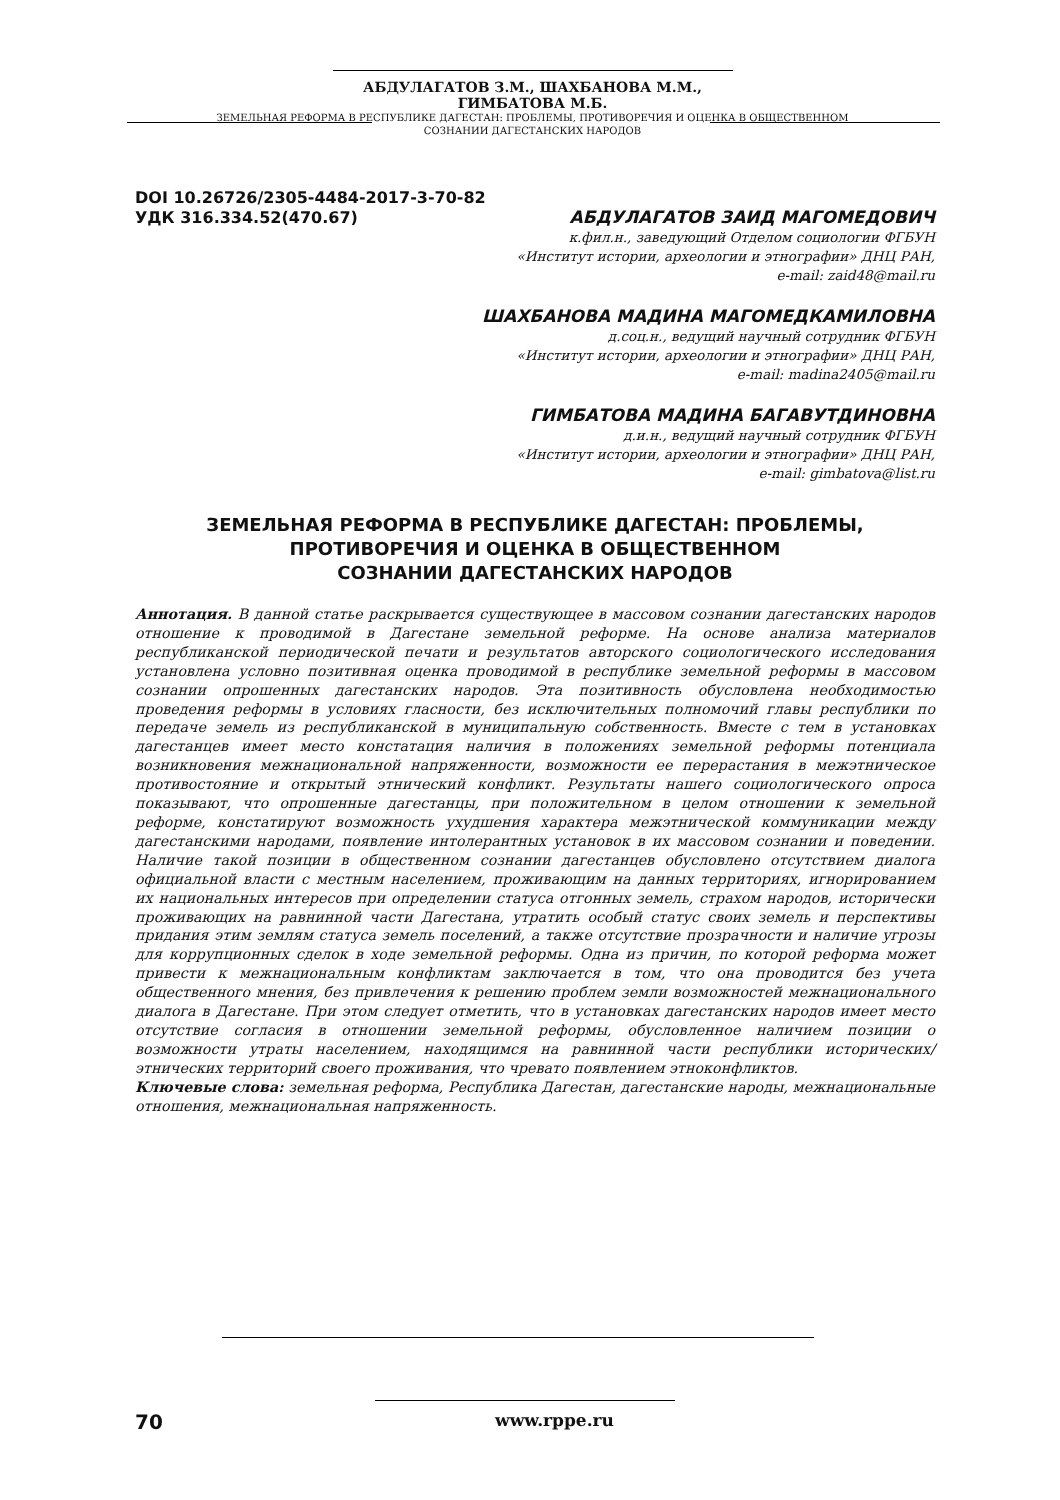АБДУЛАГАТОВ З.М., ШАХБАНОВА М.М., ГИМБАТОВА М.Б.
ЗЕМЕЛЬНАЯ РЕФОРМА В РЕСПУБЛИКЕ ДАГЕСТАН: ПРОБЛЕМЫ, ПРОТИВОРЕЧИЯ И ОЦЕНКА В ОБЩЕСТВЕННОМ
СОЗНАНИИ ДАГЕСТАНСКИХ НАРОДОВ
DOI 10.26726/2305-4484-2017-3-70-82
УДК 316.334.52(470.67)
АБДУЛАГАТОВ ЗАИД МАГОМЕДОВИЧ
к.фил.н., заведующий Отделом социологии ФГБУН
«Институт истории, археологии и этнографии» ДНЦ РАН,
e-mail: zaid48@mail.ru
ШАХБАНОВА МАДИНА МАГОМЕДКАМИЛОВНА
д.соц.н., ведущий научный сотрудник ФГБУН
«Институт истории, археологии и этнографии» ДНЦ РАН,
e-mail: madina2405@mail.ru
ГИМБАТОВА МАДИНА БАГАВУТДИНОВНА
д.и.н., ведущий научный сотрудник ФГБУН
«Институт истории, археологии и этнографии» ДНЦ РАН,
e-mail: gimbatova@list.ru
ЗЕМЕЛЬНАЯ РЕФОРМА В РЕСПУБЛИКЕ ДАГЕСТАН: ПРОБЛЕМЫ,
ПРОТИВОРЕЧИЯ И ОЦЕНКА В ОБЩЕСТВЕННОМ
СОЗНАНИИ ДАГЕСТАНСКИХ НАРОДОВ
Аннотация. В данной статье раскрывается существующее в массовом сознании дагестанских народов отношение к проводимой в Дагестане земельной реформе. На основе анализа материалов республиканской периодической печати и результатов авторского социологического исследования установлена условно позитивная оценка проводимой в республике земельной реформы в массовом сознании опрошенных дагестанских народов. Эта позитивность обусловлена необходимостью проведения реформы в условиях гласности, без исключительных полномочий главы республики по передаче земель из республиканской в муниципальную собственность. Вместе с тем в установках дагестанцев имеет место констатация наличия в положениях земельной реформы потенциала возникновения межнациональной напряженности, возможности ее перерастания в межэтническое противостояние и открытый этнический конфликт. Результаты нашего социологического опроса показывают, что опрошенные дагестанцы, при положительном в целом отношении к земельной реформе, констатируют возможность ухудшения характера межэтнической коммуникации между дагестанскими народами, появление интолерантных установок в их массовом сознании и поведении. Наличие такой позиции в общественном сознании дагестанцев обусловлено отсутствием диалога официальной власти с местным населением, проживающим на данных территориях, игнорированием их национальных интересов при определении статуса отгонных земель, страхом народов, исторически проживающих на равнинной части Дагестана, утратить особый статус своих земель и перспективы придания этим землям статуса земель поселений, а также отсутствие прозрачности и наличие угрозы для коррупционных сделок в ходе земельной реформы. Одна из причин, по которой реформа может привести к межнациональным конфликтам заключается в том, что она проводится без учета общественного мнения, без привлечения к решению проблем земли возможностей межнационального диалога в Дагестане. При этом следует отметить, что в установках дагестанских народов имеет место отсутствие согласия в отношении земельной реформы, обусловленное наличием позиции о возможности утраты населением, находящимся на равнинной части республики исторических/этнических территорий своего проживания, что чревато появлением этноконфликтов.
Ключевые слова: земельная реформа, Республика Дагестан, дагестанские народы, межнациональные отношения, межнациональная напряженность.
70 www.rppe.ru